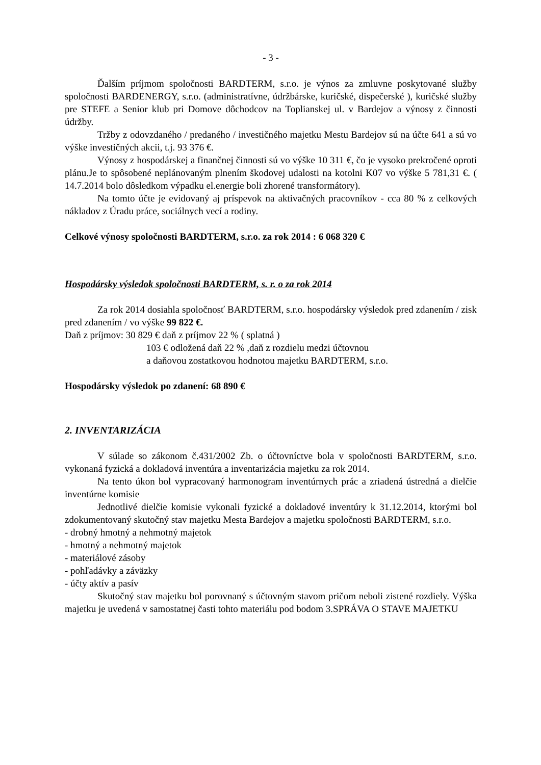- 3 -
Ďalším príjmom spoločnosti BARDTERM, s.r.o. je výnos za zmluvne poskytované služby spoločnosti BARDENERGY, s.r.o. (administratívne, údržbárske, kuričské, dispečerské ), kuričské služby pre STEFE a Senior klub pri Domove dôchodcov na Toplianskej ul. v Bardejov a výnosy z činnosti údržby.
Tržby z odovzdaného / predaného / investičného majetku Mestu Bardejov sú na účte 641 a sú vo výške investičných akcii, t.j. 93 376 €.
Výnosy z hospodárskej a finančnej činnosti sú vo výške 10 311 €, čo je vysoko prekročené oproti plánu.Je to spôsobené neplánovaným plnením škodovej udalosti na kotolni K07 vo výške 5 781,31 €. ( 14.7.2014 bolo dôsledkom výpadku el.energie boli zhorené transformátory).
Na tomto účte je evidovaný aj príspevok na aktivačných pracovníkov - cca 80 % z celkových nákladov z Úradu práce, sociálnych vecí a rodiny.
Celkové výnosy spoločnosti BARDTERM, s.r.o. za rok 2014 : 6 068 320 €
Hospodársky výsledok spoločnosti BARDTERM, s. r. o za rok 2014
Za rok 2014 dosiahla spoločnosť BARDTERM, s.r.o. hospodársky výsledok pred zdanením / zisk pred zdanením / vo výške 99 822 €.
Daň z príjmov: 30 829 € daň z príjmov 22 % ( splatná )
103 € odložená daň 22 % ,daň z rozdielu medzi účtovnou
a daňovou zostatkovou hodnotou majetku BARDTERM, s.r.o.
Hospodársky výsledok po zdanení: 68 890 €
2. INVENTARIZÁCIA
V súlade so zákonom č.431/2002 Zb. o účtovníctve bola v spoločnosti BARDTERM, s.r.o. vykonaná fyzická a dokladová inventúra a inventarizácia majetku za rok 2014.
Na tento úkon bol vypracovaný harmonogram inventúrnych prác a zriadená ústredná a dielčie inventúrne komisie
Jednotlivé dielčie komisie vykonali fyzické a dokladové inventúry k 31.12.2014, ktorými bol zdokumentovaný skutočný stav majetku Mesta Bardejov a majetku spoločnosti BARDTERM, s.r.o.
- drobný hmotný a nehmotný majetok
- hmotný a nehmotný majetok
- materiálové zásoby
- pohľadávky a záväzky
- účty aktív a pasív
Skutočný stav majetku bol porovnaný s účtovným stavom pričom neboli zistené rozdiely. Výška majetku je uvedená v samostatnej časti tohto materiálu pod bodom 3.SPRÁVA O STAVE MAJETKU